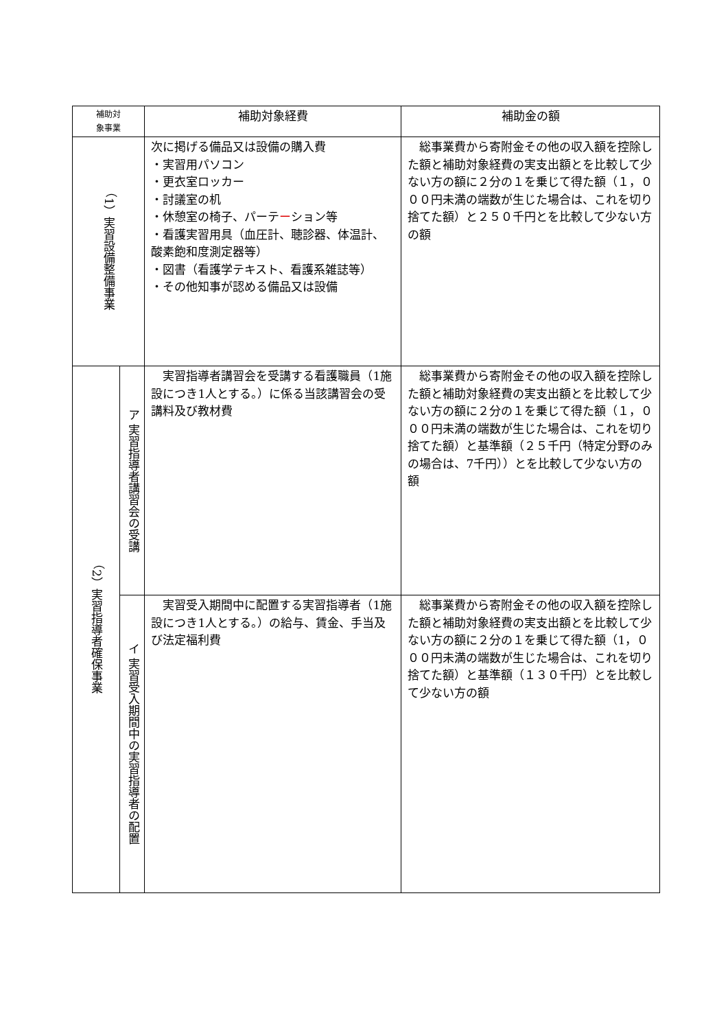| 補助対 象事業 | | 補助対象経費 | 補助金の額 |
| --- | --- | --- | --- |
| （1）実習設備整備事業 | | 次に掲げる備品又は設備の購入費 ・実習用パソコン ・更衣室ロッカー ・討議室の机 ・休憩室の椅子、パーテ ー ション等 ・看護実習用具（血圧計、聴診器、体温計、酸素飽和度測定器等） ・図書（看護学テキスト、看護系雑誌等） ・その他知事が認める備品又は設備 | 総事業費から寄附金その他の収入額を控除した額と補助対象経費の実支出額とを比較して少ない方の額に２分の１を乗じて得た額（１，０００円未満の端数が生じた場合は、これを切り捨てた額）と２５０千円とを比較して少ない方の額 |
| （2）実習指導者確保事業 | ア 実習指導者講習会の受講 | 実習指導者講習会を受講する看護職員（1施設につき1人とする。）に係る当該講習会の受講料及び教材費 | 総事業費から寄附金その他の収入額を控除した額と補助対象経費の実支出額とを比較して少ない方の額に２分の１を乗じて得た額（１，０００円未満の端数が生じた場合は、これを切り捨てた額）と基準額（２５千円（特定分野のみの場合は、7千円））とを比較して少ない方の額 |
| | イ 実習受入期間中の実習指導者の配置 | 実習受入期間中に配置する実習指導者（1施設につき1人とする。）の給与、賃金、手当及び法定福利費 | 総事業費から寄附金その他の収入額を控除した額と補助対象経費の実支出額とを比較して少ない方の額に２分の１を乗じて得た額（1，０００円未満の端数が生じた場合は、これを切り捨てた額）と基準額（１３０千円）とを比較して少ない方の額 |